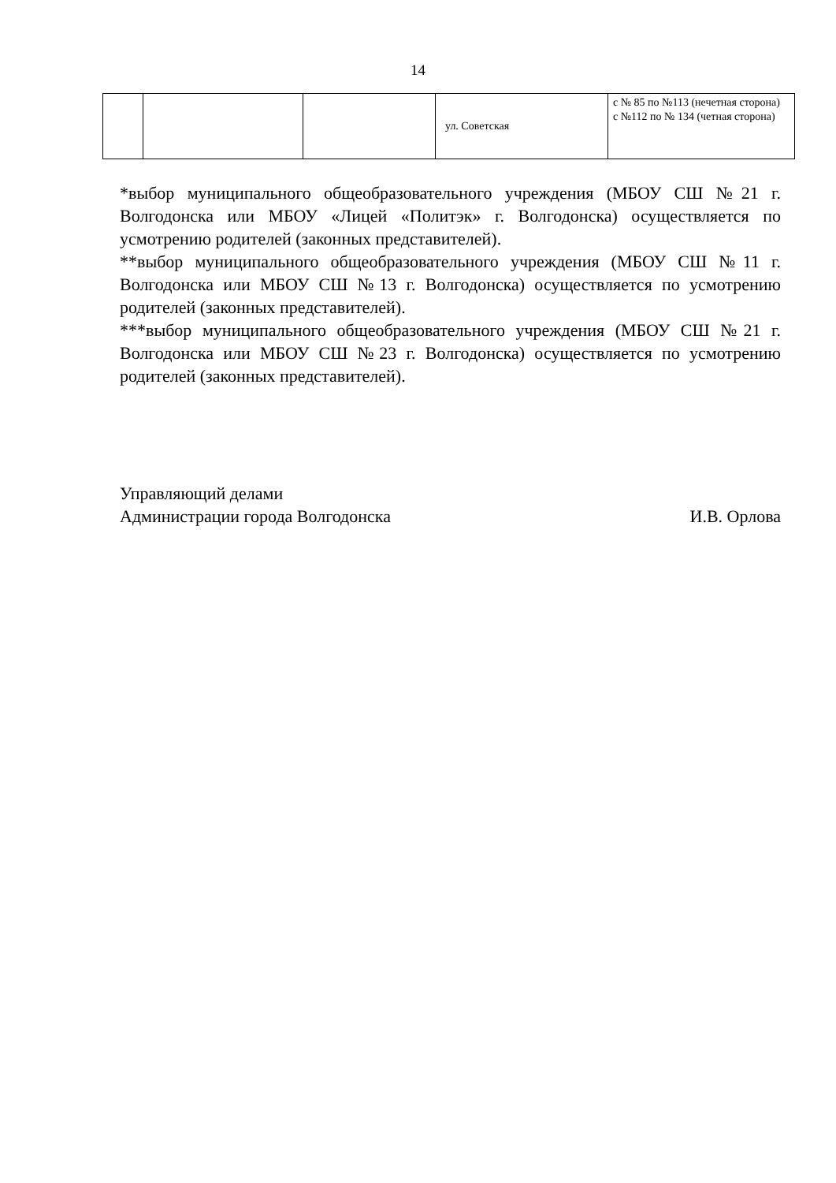14
| | | | ул. Советская | с № 85 по №113 (нечетная сторона) с №112 по № 134 (четная сторона) |
*выбор муниципального общеобразовательного учреждения (МБОУ СШ №21 г. Волгодонска или МБОУ «Лицей «Политэк» г. Волгодонска) осуществляется по усмотрению родителей (законных представителей).
**выбор муниципального общеобразовательного учреждения (МБОУ СШ №11 г. Волгодонска или МБОУ СШ №13 г. Волгодонска) осуществляется по усмотрению родителей (законных представителей).
***выбор муниципального общеобразовательного учреждения (МБОУ СШ №21 г. Волгодонска или МБОУ СШ №23 г. Волгодонска) осуществляется по усмотрению родителей (законных представителей).
Управляющий делами
Администрации города Волгодонска И.В. Орлова